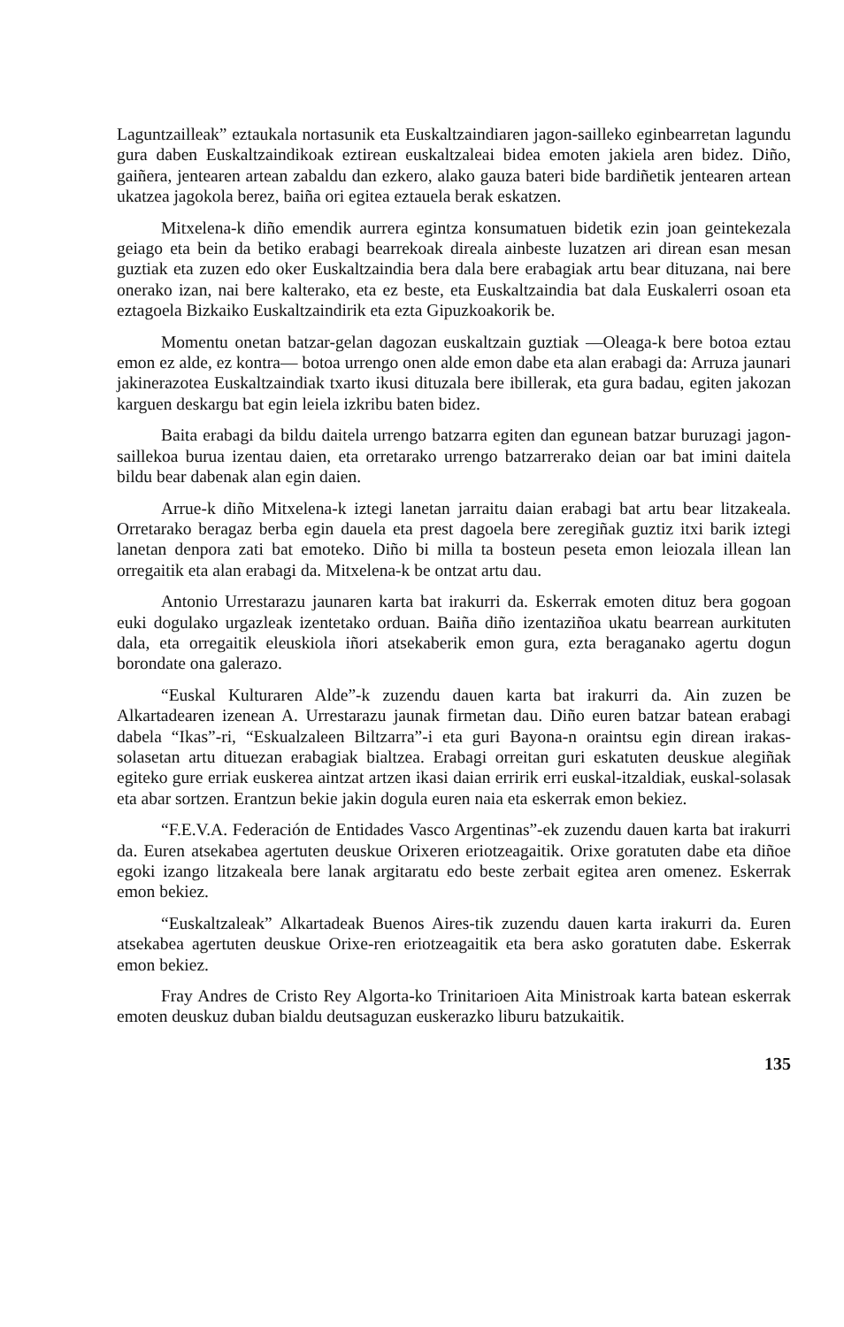Laguntzailleak” eztaukala nortasunik eta Euskaltzaindiaren jagon-sailleko eginbearretan lagundu gura daben Euskaltzaindikoak eztirean euskaltzaleai bidea emoten jakiela aren bidez. Diño, gaiñera, jentearen artean zabaldu dan ezkero, alako gauza bateri bide bardiñetik jentearen artean ukatzea jagokola berez, baiña ori egitea eztauela berak eskatzen.
Mitxelena-k diño emendik aurrera egintza konsumatuen bidetik ezin joan geintekezala geiago eta bein da betiko erabagi bearrekoak direala ainbeste luzatzen ari direan esan mesan guztiak eta zuzen edo oker Euskaltzaindia bera dala bere erabagiak artu bear dituzana, nai bere onerako izan, nai bere kalterako, eta ez beste, eta Euskaltzaindia bat dala Euskalerri osoan eta eztagoela Bizkaiko Euskaltzaindirik eta ezta Gipuzkoakorik be.
Momentu onetan batzar-gelan dagozan euskaltzain guztiak —Oleaga-k bere botoa eztau emon ez alde, ez kontra— botoa urrengo onen alde emon dabe eta alan erabagi da: Arruza jaunari jakinerazotea Euskaltzaindiak txarto ikusi dituzala bere ibillerak, eta gura badau, egiten jakozan karguen deskargu bat egin leiela izkribu baten bidez.
Baita erabagi da bildu daitela urrengo batzarra egiten dan egunean batzar buruzagi jagon-saillekoa burua izentau daien, eta orretarako urrengo batzarrerako deian oar bat imini daitela bildu bear dabenak alan egin daien.
Arrue-k diño Mitxelena-k iztegi lanetan jarraitu daian erabagi bat artu bear litzakeala. Orretarako beragaz berba egin dauela eta prest dagoela bere zeregiñak guztiz itxi barik iztegi lanetan denpora zati bat emoteko. Diño bi milla ta bosteun peseta emon leiozala illean lan orregaitik eta alan erabagi da. Mitxelena-k be ontzat artu dau.
Antonio Urrestarazu jaunaren karta bat irakurri da. Eskerrak emoten dituz bera gogoan euki dogulako urgazleak izentetako orduan. Baiña diño izentaziñoa ukatu bearrean aurkituten dala, eta orregaitik eleuskiola iñori atsekaberik emon gura, ezta beraganako agertu dogun borondate ona galerazo.
“Euskal Kulturaren Alde”-k zuzendu dauen karta bat irakurri da. Ain zuzen be Alkartadearen izenean A. Urrestarazu jaunak firmetan dau. Diño euren batzar batean erabagi dabela “Ikas”-ri, “Eskualzaleen Biltzarra”-i eta guri Bayona-n oraintsu egin direan irakas-solasetan artu dituezan erabagiak bialtzea. Erabagi orreitan guri eskatuten deuskue alegiñak egiteko gure erriak euskerea aintzat artzen ikasi daian erririk erri euskal-itzaldiak, euskal-solasak eta abar sortzen. Erantzun bekie jakin dogula euren naia eta eskerrak emon bekiez.
“F.E.V.A. Federación de Entidades Vasco Argentinas”-ek zuzendu dauen karta bat irakurri da. Euren atsekabea agertuten deuskue Orixeren eriotzeagaitik. Orixe goratuten dabe eta diñoe egoki izango litzakeala bere lanak argitaratu edo beste zerbait egitea aren omenez. Eskerrak emon bekiez.
“Euskaltzaleak” Alkartadeak Buenos Aires-tik zuzendu dauen karta irakurri da. Euren atsekabea agertuten deuskue Orixe-ren eriotzeagaitik eta bera asko goratuten dabe. Eskerrak emon bekiez.
Fray Andres de Cristo Rey Algorta-ko Trinitarioen Aita Ministroak karta batean eskerrak emoten deuskuz duban bialdu deutsaguzan euskerazko liburu batzukaitik.
135